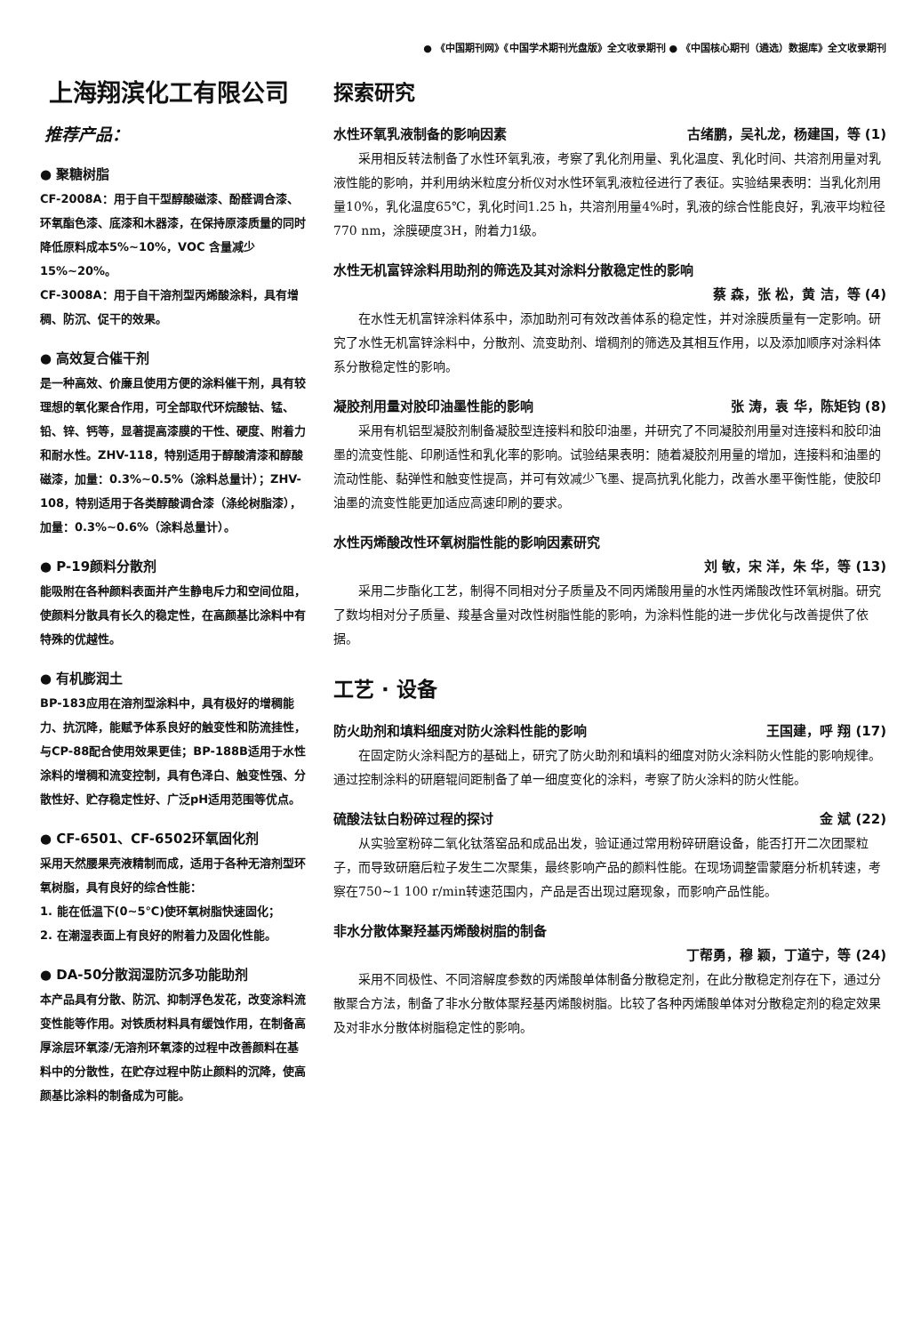● 《中国期刊网》《中国学术期刊光盘版》全文收录期刊 ● 《中国核心期刊（遴选）数据库》全文收录期刊
上海翔滨化工有限公司
推荐产品：
● 聚糖树脂
CF-2008A：用于自干型醇酸磁漆、酚醛调合漆、环氧酯色漆、底漆和木器漆，在保持原漆质量的同时降低原料成本5%~10%，VOC 含量减少 15%~20%。
CF-3008A：用于自干溶剂型丙烯酸涂料，具有增稠、防沉、促干的效果。
● 高效复合催干剂
是一种高效、价廉且使用方便的涂料催干剂，具有较理想的氧化聚合作用，可全部取代环烷酸钴、锰、铅、锌、钙等，显著提高漆膜的干性、硬度、附着力和耐水性。ZHV-118，特别适用于醇酸清漆和醇酸磁漆，加量：0.3%~0.5%（涂料总量计）；ZHV-108，特别适用于各类醇酸调合漆（涤纶树脂漆），加量：0.3%~0.6%（涂料总量计）。
● P-19颜料分散剂
能吸附在各种颜料表面并产生静电斥力和空间位阻，使颜料分散具有长久的稳定性，在高颜基比涂料中有特殊的优越性。
● 有机膨润土
BP-183应用在溶剂型涂料中，具有极好的增稠能力、抗沉降，能赋予体系良好的触变性和防流挂性，与CP-88配合使用效果更佳；BP-188B适用于水性涂料的增稠和流变控制，具有色泽白、触变性强、分散性好、贮存稳定性好、广泛pH适用范围等优点。
● CF-6501、CF-6502环氧固化剂
采用天然腰果壳液精制而成，适用于各种无溶剂型环氧树脂，具有良好的综合性能：
1. 能在低温下(0~5℃)使环氧树脂快速固化；
2. 在潮湿表面上有良好的附着力及固化性能。
● DA-50分散润湿防沉多功能助剂
本产品具有分散、防沉、抑制浮色发花，改变涂料流变性能等作用。对铁质材料具有缓蚀作用，在制备高厚涂层环氧漆/无溶剂环氧漆的过程中改善颜料在基料中的分散性，在贮存过程中防止颜料的沉降，使高颜基比涂料的制备成为可能。
探索研究
水性环氧乳液制备的影响因素 古绪鹏，吴礼龙，杨建国，等 (1)
采用相反转法制备了水性环氧乳液，考察了乳化剂用量、乳化温度、乳化时间、共溶剂用量对乳液性能的影响，并利用纳米粒度分析仪对水性环氧乳液粒径进行了表征。实验结果表明：当乳化剂用量10%，乳化温度65℃，乳化时间1.25 h，共溶剂用量4%时，乳液的综合性能良好，乳液平均粒径770 nm，涂膜硬度3H，附着力1级。
水性无机富锌涂料用助剂的筛选及其对涂料分散稳定性的影响
蔡 森，张 松，黄 洁，等 (4)
在水性无机富锌涂料体系中，添加助剂可有效改善体系的稳定性，并对涂膜质量有一定影响。研究了水性无机富锌涂料中，分散剂、流变助剂、增稠剂的筛选及其相互作用，以及添加顺序对涂料体系分散稳定性的影响。
凝胶剂用量对胶印油墨性能的影响 张 涛，袁 华，陈矩钧 (8)
采用有机铝型凝胶剂制备凝胶型连接料和胶印油墨，并研究了不同凝胶剂用量对连接料和胶印油墨的流变性能、印刷适性和乳化率的影响。试验结果表明：随着凝胶剂用量的增加，连接料和油墨的流动性能、黏弹性和触变性提高，并可有效减少飞墨、提高抗乳化能力，改善水墨平衡性能，使胶印油墨的流变性能更加适应高速印刷的要求。
水性丙烯酸改性环氧树脂性能的影响因素研究
刘 敏，宋 洋，朱 华，等 (13)
采用二步酯化工艺，制得不同相对分子质量及不同丙烯酸用量的水性丙烯酸改性环氧树脂。研究了数均相对分子质量、羧基含量对改性树脂性能的影响，为涂料性能的进一步优化与改善提供了依据。
工艺 · 设备
防火助剂和填料细度对防火涂料性能的影响 王国建，呼 翔 (17)
在固定防火涂料配方的基础上，研究了防火助剂和填料的细度对防火涂料防火性能的影响规律。通过控制涂料的研磨辊间距制备了单一细度变化的涂料，考察了防火涂料的防火性能。
硫酸法钛白粉碎过程的探讨 金 斌 (22)
从实验室粉碎二氧化钛落窑品和成品出发，验证通过常用粉碎研磨设备，能否打开二次团聚粒子，而导致研磨后粒子发生二次聚集，最终影响产品的颜料性能。在现场调整雷蒙磨分析机转速，考察在750~1 100 r/min转速范围内，产品是否出现过磨现象，而影响产品性能。
非水分散体聚羟基丙烯酸树脂的制备
丁帮勇，穆 颖，丁道宁，等 (24)
采用不同极性、不同溶解度参数的丙烯酸单体制备分散稳定剂，在此分散稳定剂存在下，通过分散聚合方法，制备了非水分散体聚羟基丙烯酸树脂。比较了各种丙烯酸单体对分散稳定剂的稳定效果及对非水分散体树脂稳定性的影响。